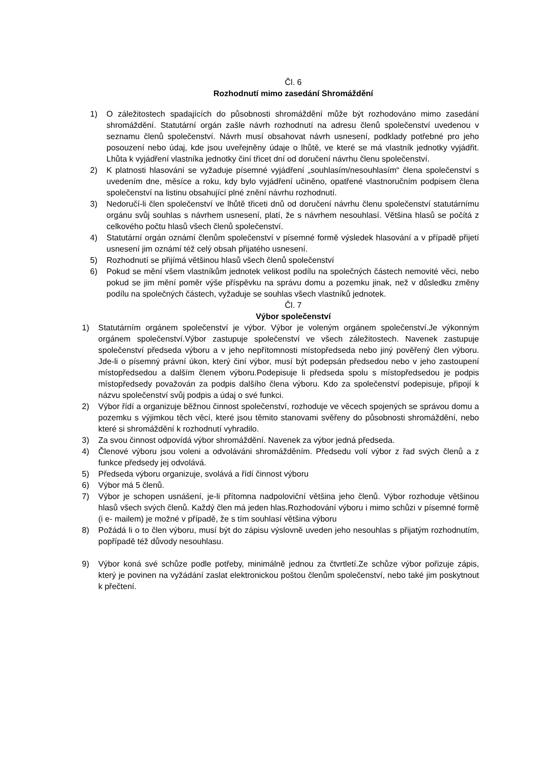Čl. 6
Rozhodnutí mimo zasedání Shromáždění
1) O záležitostech spadajících do působnosti shromáždění může být rozhodováno mimo zasedání shromáždění. Statutární orgán zašle návrh rozhodnutí na adresu členů společenství uvedenou v seznamu členů společenství. Návrh musí obsahovat návrh usnesení, podklady potřebné pro jeho posouzení nebo údaj, kde jsou uveřejněny údaje o lhůtě, ve které se má vlastník jednotky vyjádřit. Lhůta k vyjádření vlastníka jednotky činí třicet dní od doručení návrhu členu společenství.
2) K platnosti hlasování se vyžaduje písemné vyjádření „souhlasím/nesouhlasím“ člena společenství s uvedením dne, měsíce a roku, kdy bylo vyjádření učiněno, opatřené vlastnoručním podpisem člena společenství na listinu obsahující plné znění návrhu rozhodnutí.
3) Nedoručí-li člen společenství ve lhůtě třiceti dnů od doručení návrhu členu společenství statutárnímu orgánu svůj souhlas s návrhem usnesení, platí, že s návrhem nesouhlasí. Většina hlasů se počítá z celkového počtu hlasů všech členů společenství.
4) Statutární orgán oznámí členům společenství v písemné formě výsledek hlasování a v případě přijetí usnesení jim oznámí též celý obsah přijatého usnesení.
5) Rozhodnutí se přijímá většinou hlasů všech členů společenství
6) Pokud se mění všem vlastníkům jednotek velikost podílu na společných částech nemovité věci, nebo pokud se jim mění poměr výše příspěvku na správu domu a pozemku jinak, než v důsledku změny podílu na společných částech, vyžaduje se souhlas všech vlastníků jednotek.
Čl. 7
Výbor společenství
1) Statutárním orgánem společenství je výbor. Výbor je voleným orgánem společenství.Je výkonným orgánem společenství.Výbor zastupuje společenství ve všech záležitostech. Navenek zastupuje společenství předseda výboru a v jeho nepřítomnosti místopředseda nebo jiný pověřený člen výboru. Jde-li o písemný právní úkon, který činí výbor, musí být podepsán předsedou nebo v jeho zastoupení místopředsedou a dalším členem výboru.Podepisuje li předseda spolu s místopředsedou je podpis místopředsedy považován za podpis dalšího člena výboru. Kdo za společenství podepisuje, připojí k názvu společenství svůj podpis a údaj o své funkci.
2) Výbor řídí a organizuje běžnou činnost společenství, rozhoduje ve věcech spojených se správou domu a pozemku s výjimkou těch věcí, které jsou těmito stanovami svěřeny do působnosti shromáždění, nebo které si shromáždění k rozhodnutí vyhradilo.
3) Za svou činnost odpovídá výbor shromáždění. Navenek za výbor jedná předseda.
4) Členové výboru jsou voleni a odvoláváni shromážděním. Předsedu volí výbor z řad svých členů a z funkce předsedy jej odvolává.
5) Předseda výboru organizuje, svolává a řídí činnost výboru
6) Výbor má 5 členů.
7) Výbor je schopen usnášení, je-li přítomna nadpoloviční většina jeho členů. Výbor rozhoduje většinou hlasů všech svých členů. Každý člen má jeden hlas.Rozhodování výboru i mimo schůzi v písemné formě (i e- mailem) je možné v případě, že s tím souhlasí většina výboru
8) Požádá li o to člen výboru, musí být do zápisu výslovně uveden jeho nesouhlas s přijatým rozhodnutím, popřípadě též důvody nesouhlasu.
9) Výbor koná své schůze podle potřeby, minimálně jednou za čtvrtletí.Ze schůze výbor pořizuje zápis, který je povinen na vyžádání zaslat elektronickou poštou členům společenství, nebo také jim poskytnout k přečtení.